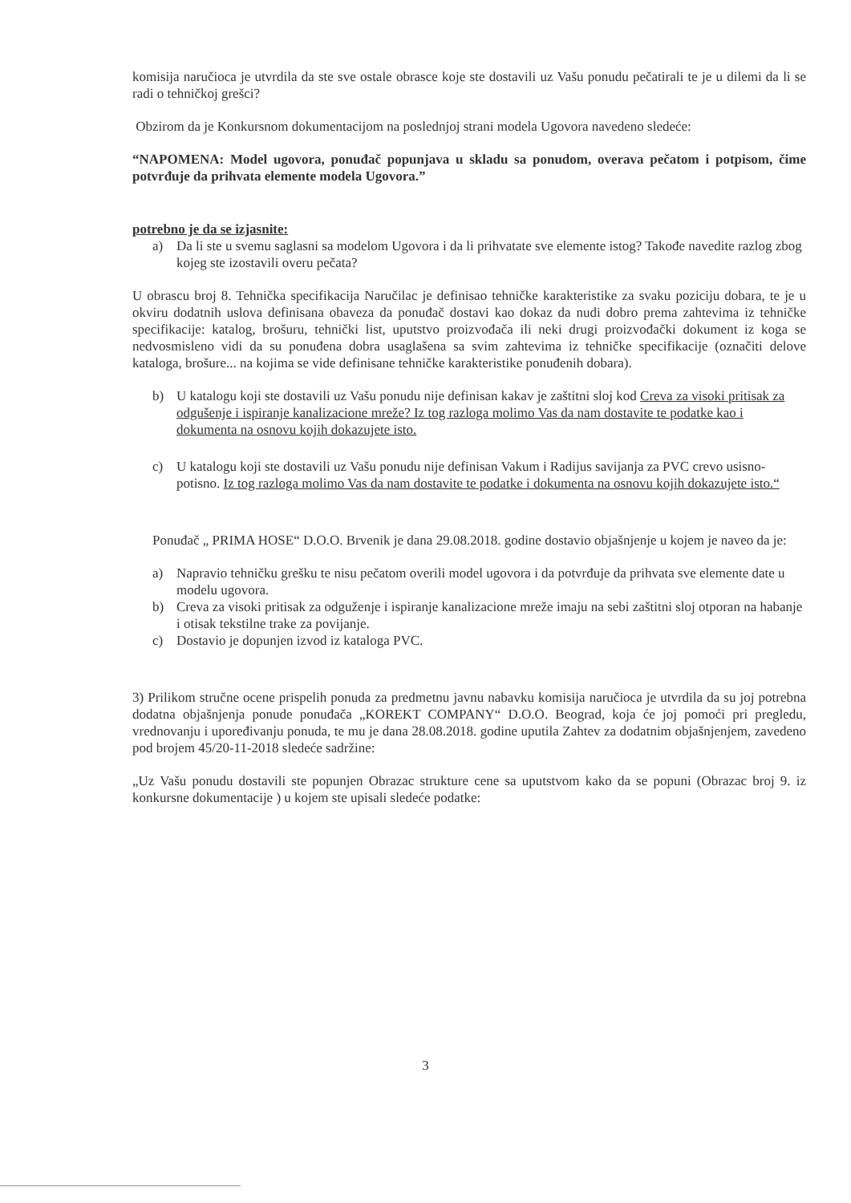komisija naručioca je utvrdila da ste sve ostale obrasce koje ste dostavili uz Vašu ponudu pečatirali te je u dilemi da li se radi o tehničkoj grešci?
Obzirom da je Konkursnom dokumentacijom na poslednjoj strani modela Ugovora navedeno sledeće:
“NAPOMENA: Model ugovora, ponuđač popunjava u skladu sa ponudom, overava pečatom i potpisom, čime potvrđuje da prihvata elemente modela Ugovora.”
potrebno je da se izjasnite:
a) Da li ste u svemu saglasni sa modelom Ugovora i da li prihvatate sve elemente istog? Takođe navedite razlog zbog kojeg ste izostavili overu pečata?
U obrascu broj 8. Tehnička specifikacija Naručilac je definisao tehničke karakteristike za svaku poziciju dobara, te je u okviru dodatnih uslova definisana obaveza da ponuđač dostavi kao dokaz da nudi dobro prema zahtevima iz tehničke specifikacije: katalog, brošuru, tehnički list, uputstvo proizvođača ili neki drugi proizvođački dokument iz koga se nedvosmisleno vidi da su ponuđena dobra usaglašena sa svim zahtevima iz tehničke specifikacije (označiti delove kataloga, brošure... na kojima se vide definisane tehničke karakteristike ponuđenih dobara).
b) U katalogu koji ste dostavili uz Vašu ponudu nije definisan kakav je zaštitni sloj kod Creva za visoki pritisak za odgušenje i ispiranje kanalizacione mreže? Iz tog razloga molimo Vas da nam dostavite te podatke kao i dokumenta na osnovu kojih dokazujete isto.
c) U katalogu koji ste dostavili uz Vašu ponudu nije definisan Vakum i Radijus savijanja za PVC crevo usisno-potisno. Iz tog razloga molimo Vas da nam dostavite te podatke i dokumenta na osnovu kojih dokazujete isto.“
Ponuđač „ PRIMA HOSE“ D.O.O. Brvenik je dana 29.08.2018. godine dostavio objašnjenje u kojem je naveo da je:
a) Napravio tehničku grešku te nisu pečatom overili model ugovora i da potvrđuje da prihvata sve elemente date u modelu ugovora.
b) Creva za visoki pritisak za odguženje i ispiranje kanalizacione mreže imaju na sebi zaštitni sloj otporan na habanje i otisak tekstilne trake za povijanje.
c) Dostavio je dopunjen izvod iz kataloga PVC.
3) Prilikom stručne ocene prispelih ponuda za predmetnu javnu nabavku komisija naručioca je utvrdila da su joj potrebna dodatna objašnjenja ponude ponuđača „KOREKT COMPANY“ D.O.O. Beograd, koja će joj pomoći pri pregledu, vrednovanju i upoređivanju ponuda, te mu je dana 28.08.2018. godine uputila Zahtev za dodatnim objašnjenjem, zavedeno pod brojem 45/20-11-2018 sledeće sadržine:
„Uz Vašu ponudu dostavili ste popunjen Obrazac strukture cene sa uputstvom kako da se popuni (Obrazac broj 9. iz konkursne dokumentacije ) u kojem ste upisali sledeće podatke:
3